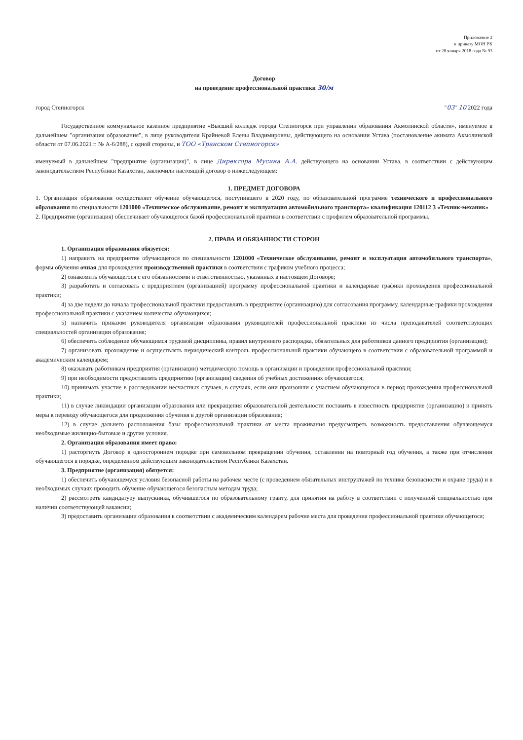Приложение 2
к приказу МОН РК
от 28 января 2018 года № 93
Договор
на проведение профессиональной практики 30/м
город Степногорск "03" 10 2022 года
Государственное коммунальное казенное предприятие «Высший колледж города Степногорск при управлении образования Акмолинской области», именуемое в дальнейшем "организация образования", в лице руководителя Крайневой Елены Владимировны, действующего на основании Устава (постановление акимата Акмолинской области от 07.06.2021 г. № А-6/288), с одной стороны, и ТОО «Транском Степногорск»
именуемый в дальнейшем "предприятие (организация)", в лице Директора Мусина А.А. действующего на основании Устава, в соответствии с действующим законодательством Республики Казахстан, заключили настоящий договор о нижеследующем:
1. ПРЕДМЕТ ДОГОВОРА
1. Организация образования осуществляет обучение обучающегося, поступившего в 2020 году, по образовательной программе технического и профессионального образования по специальности 1201000 «Техническое обслуживание, ремонт и эксплуатация автомобильного транспорта» квалификация 120112 3 «Техник-механик»
2. Предприятие (организация) обеспечивает обучающегося базой профессиональной практики в соответствии с профилем образовательной программы.
2. ПРАВА И ОБЯЗАННОСТИ СТОРОН
1. Организация образования обязуется:
1) направить на предприятие обучающегося по специальности 1201000 «Техническое обслуживание, ремонт и эксплуатация автомобильного транспорта», формы обучения очная для прохождения производственной практики в соответствии с графиком учебного процесса;
2) ознакомить обучающегося с его обязанностями и ответственностью, указанных в настоящем Договоре;
3) разработать и согласовать с предприятием (организацией) программу профессиональной практики и календарные графики прохождения профессиональной практики;
4) за две недели до начала профессиональной практики предоставлять в предприятие (организацию) для согласования программу, календарные графики прохождения профессиональной практики с указанием количества обучающихся;
5) назначить приказом руководителя организации образования руководителей профессиональной практики из числа преподавателей соответствующих специальностей организации образования;
6) обеспечить соблюдение обучающимся трудовой дисциплины, правил внутреннего распорядка, обязательных для работников данного предприятия (организации);
7) организовать прохождение и осуществлять периодический контроль профессиональной практики обучающего в соответствии с образовательной программой и академическим календарем;
8) оказывать работникам предприятия (организации) методическую помощь в организации и проведении профессиональной практики;
9) при необходимости предоставлять предприятию (организации) сведения об учебных достижениях обучающегося;
10) принимать участие в расследовании несчастных случаев, в случаях, если они произошли с участием обучающегося в период прохождения профессиональной практики;
11) в случае ликвидации организации образования или прекращения образовательной деятельности поставить в известность предприятие (организацию) и принять меры к переводу обучающегося для продолжения обучения в другой организации образования;
12) в случае дальнего расположения базы профессиональной практики от места проживания предусмотреть возможность предоставления обучающемуся необходимые жилищно-бытовые и другие условия.
2. Организация образования имеет право:
1) расторгнуть Договор в одностороннем порядке при самовольном прекращении обучения, оставлении на повторный год обучения, а также при отчислении обучающегося в порядке, определенном действующим законодательством Республики Казахстан.
3. Предприятие (организация) обязуется:
1) обеспечить обучающемуся условия безопасной работы на рабочем месте (с проведением обязательных инструктажей по технике безопасности и охране труда) и в необходимых случаях проводить обучение обучающегося безопасным методам труда;
2) рассмотреть кандидатуру выпускника, обучившегося по образовательному гранту, для принятия на работу в соответствии с полученной специальностью при наличии соответствующей вакансии;
3) предоставить организации образования в соответствии с академическим календарем рабочие места для проведения профессиональной практики обучающегося;